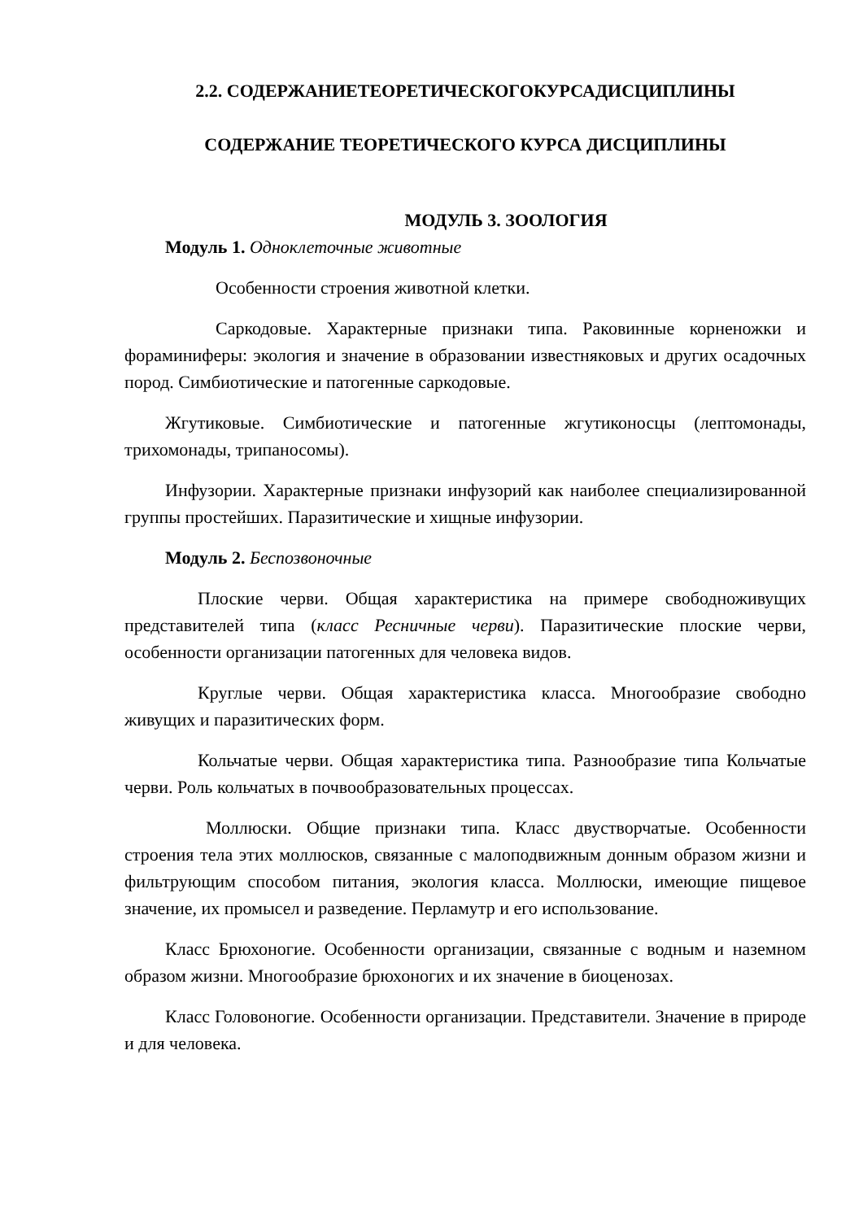2.2. СОДЕРЖАНИЕТЕОРЕТИЧЕСКОГОКУРСАДИСЦИПЛИНЫ
СОДЕРЖАНИЕ ТЕОРЕТИЧЕСКОГО КУРСА ДИСЦИПЛИНЫ
МОДУЛЬ 3. ЗООЛОГИЯ
Модуль 1. Одноклеточные животные
Особенности строения животной клетки.
Саркодовые. Характерные признаки типа. Раковинные корненожки и фораминиферы: экология и значение в образовании известняковых и других осадочных пород. Симбиотические и патогенные саркодовые.
Жгутиковые. Симбиотические и патогенные жгутиконосцы (лептомонады, трихомонады, трипаносомы).
Инфузории. Характерные признаки инфузорий как наиболее специализированной группы простейших. Паразитические и хищные инфузории.
Модуль 2. Беспозвоночные
Плоские черви. Общая характеристика на примере свободноживущих представителей типа (класс Ресничные черви). Паразитические плоские черви, особенности организации патогенных для человека видов.
Круглые черви. Общая характеристика класса. Многообразие свободно живущих и паразитических форм.
Кольчатые черви. Общая характеристика типа. Разнообразие типа Кольчатые черви. Роль кольчатых в почвообразовательных процессах.
Моллюски. Общие признаки типа. Класс двустворчатые. Особенности строения тела этих моллюсков, связанные с малоподвижным донным образом жизни и фильтрующим способом питания, экология класса. Моллюски, имеющие пищевое значение, их промысел и разведение. Перламутр и его использование.
Класс Брюхоногие. Особенности организации, связанные с водным и наземном образом жизни. Многообразие брюхоногих и их значение в биоценозах.
Класс Головоногие. Особенности организации. Представители. Значение в природе и для человека.